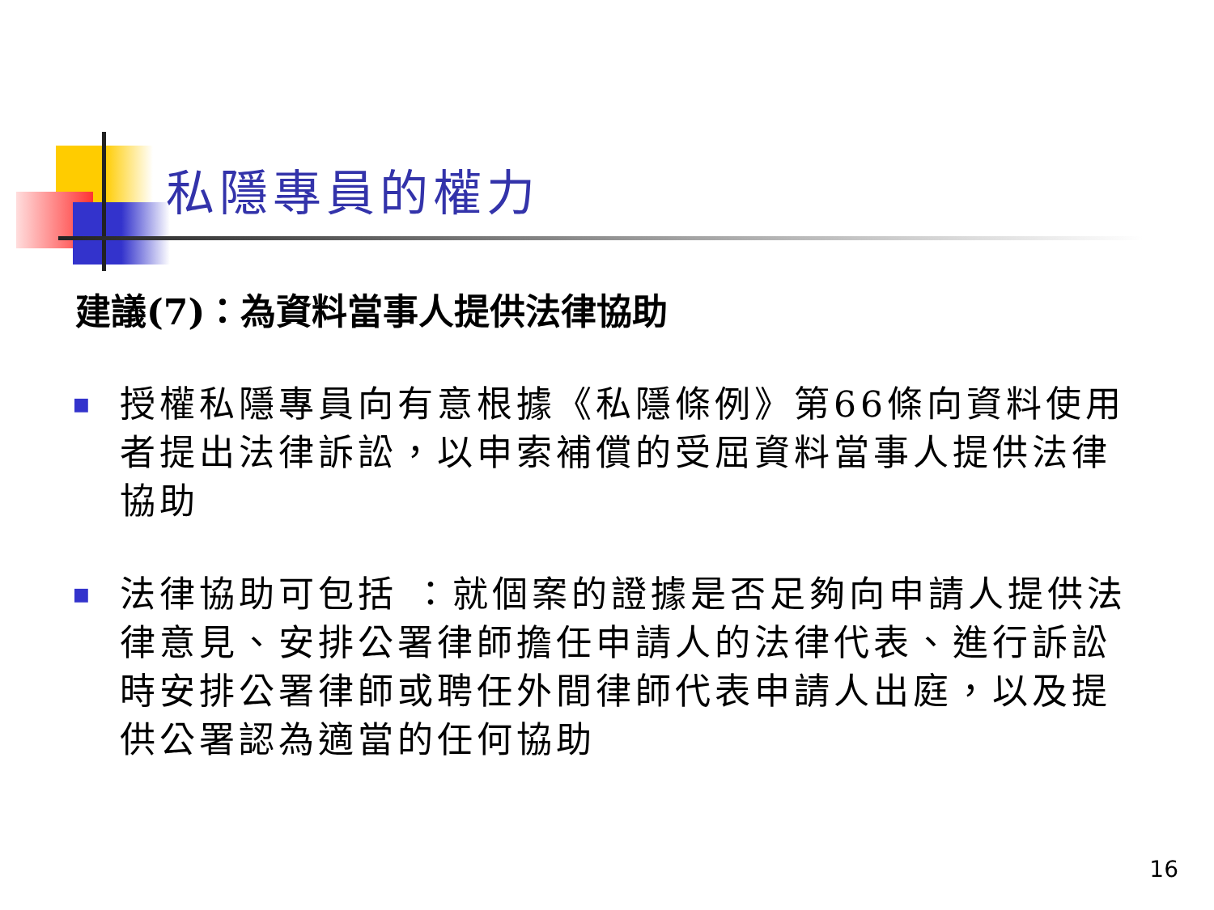私隱專員的權力
建議(7)：為資料當事人提供法律協助
■ 授權私隱專員向有意根據《私隱條例》第66條向資料使用者提出法律訴訟，以申索補償的受屈資料當事人提供法律協助
■ 法律協助可包括 ：就個案的證據是否足夠向申請人提供法律意見、安排公署律師擔任申請人的法律代表、進行訴訟時安排公署律師或聘任外間律師代表申請人出庭，以及提供公署認為適當的任何協助
16